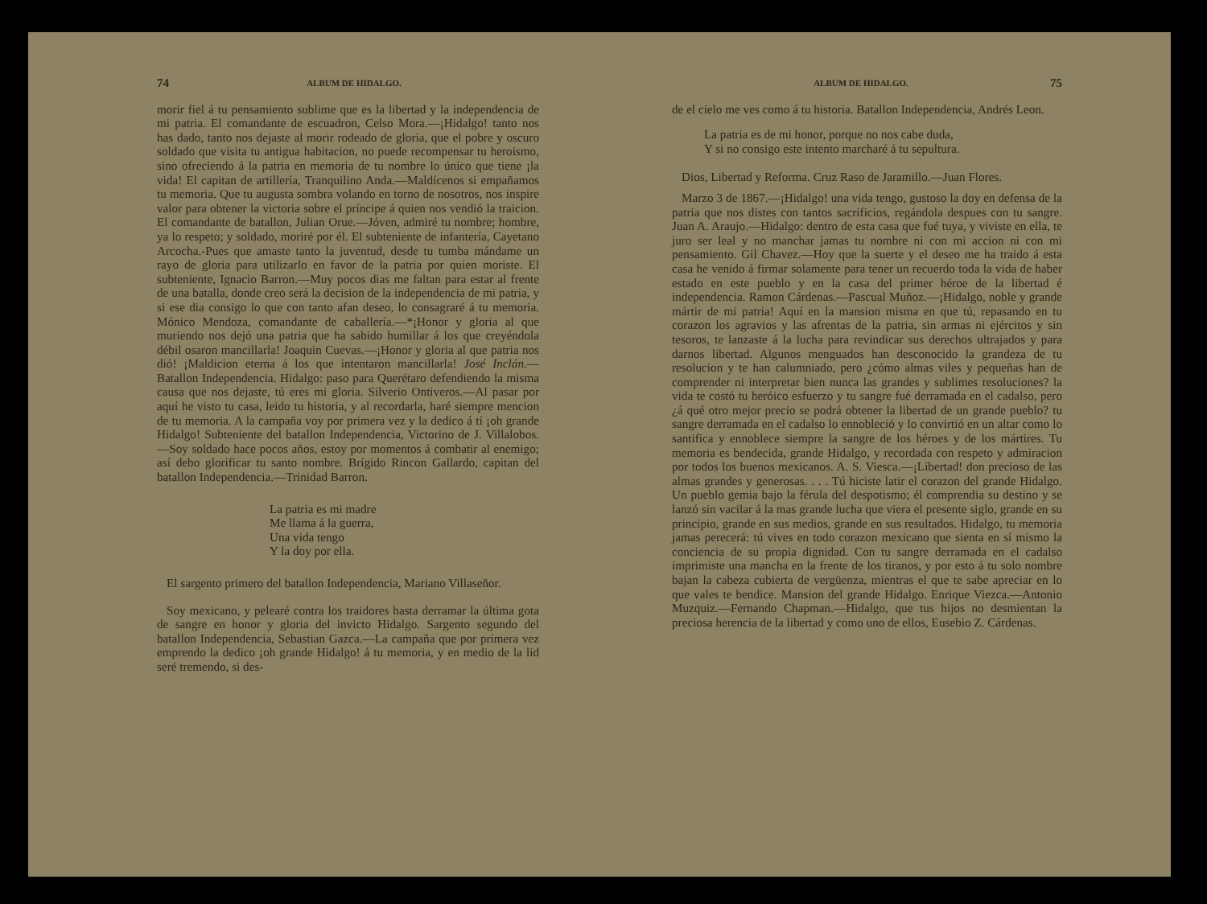74 ALBUM DE HIDALGO.
morir fiel á tu pensamiento sublime que es la libertad y la independencia de mi patria. El comandante de escuadron, Celso Mora.—¡Hidalgo! tanto nos has dado, tanto nos dejaste al morir rodeado de gloria, que el pobre y oscuro soldado que visita tu antigua habitacion, no puede recompensar tu heroismo, sino ofreciendo á la patria en memoria de tu nombre lo único que tiene ¡la vida! El capitan de artillería, Tranquilino Anda.—Maldícenos si empañamos tu memoria. Que tu augusta sombra volando en torno de nosotros, nos inspire valor para obtener la victoria sobre el príncipe á quien nos vendió la traicion. El comandante de batallon, Julian Orue.—Jóven, admiré tu nombre; hombre, ya lo respeto; y soldado, moriré por él. El subteniente de infantería, Cayetano Arcocha.-Pues que amaste tanto la juventud, desde tu tumba mándame un rayo de gloria para utilizarlo en favor de la patria por quien moriste. El subteniente, Ignacio Barron.—Muy pocos dias me faltan para estar al frente de una batalla, donde creo será la decision de la independencia de mi patria, y si ese dia consigo lo que con tanto afan deseo, lo consagraré á tu memoria. Mónico Mendoza, comandante de caballería.—*¡Honor y gloria al que muriendo nos dejó una patria que ha sabido humillar á los que creyéndola débil osaron mancillarla! Joaquin Cuevas.—¡Honor y gloria al que patria nos dió! ¡Maldicion eterna á los que intentaron mancillarla! José Inclán.—Batallon Independencia. Hidalgo: paso para Querétaro defendiendo la misma causa que nos dejaste, tú eres mi gloria. Silverio Ontiveros.—Al pasar por aquí he visto tu casa, leido tu historia, y al recordarla, haré siempre mencion de tu memoria. A la campaña voy por primera vez y la dedico á tí ¡oh grande Hidalgo! Subteniente del batallon Independencia, Victorino de J. Villalobos.—Soy soldado hace pocos años, estoy por momentos á combatir al enemigo; así debo glorificar tu santo nombre. Brígido Rincon Gallardo, capitan del batallon Independencia.—Trinidad Barron.
La patria es mi madre
Me llama á la guerra,
Una vida tengo
Y la doy por ella.
El sargento primero del batallon Independencia, Mariano Villaseñor.
Soy mexicano, y pelearé contra los traidores hasta derramar la última gota de sangre en honor y gloria del invicto Hidalgo. Sargento segundo del batallon Independencia, Sebastian Gazca.—La campaña que por primera vez emprendo la dedico ¡oh grande Hidalgo! á tu memoria, y en medio de la lid seré tremendo, si des-
ALBUM DE HIDALGO. 75
de el cielo me ves como á tu historia. Batallon Independencia, Andrés Leon.
La patria es de mi honor, porque no nos cabe duda,
Y si no consigo este intento marcharé á tu sepultura.
Dios, Libertad y Reforma. Cruz Raso de Jaramillo.—Juan Flores.
Marzo 3 de 1867.—¡Hidalgo! una vida tengo, gustoso la doy en defensa de la patria que nos distes con tantos sacrificios, regándola despues con tu sangre. Juan A. Araujo.—Hidalgo: dentro de esta casa que fué tuya, y viviste en ella, te juro ser leal y no manchar jamas tu nombre ni con mi accion ni con mi pensamiento. Gil Chavez.—Hoy que la suerte y el deseo me ha traido á esta casa he venido á firmar solamente para tener un recuerdo toda la vida de haber estado en este pueblo y en la casa del primer héroe de la libertad é independencia. Ramon Cárdenas.—Pascual Muñoz.—¡Hidalgo, noble y grande mártir de mi patria! Aquí en la mansion misma en que tú, repasando en tu corazon los agravios y las afrentas de la patria, sin armas ni ejércitos y sin tesoros, te lanzaste á la lucha para revindicar sus derechos ultrajados y para darnos libertad. Algunos menguados han desconocido la grandeza de tu resolucion y te han calumniado, pero ¿cómo almas viles y pequeñas han de comprender ni interpretar bien nunca las grandes y sublimes resoluciones? la vida te costó tu heróico esfuerzo y tu sangre fué derramada en el cadalso, pero ¿á qué otro mejor precio se podrá obtener la libertad de un grande pueblo? tu sangre derramada en el cadalso lo ennobleció y lo convirtió en un altar como lo santifica y ennoblece siempre la sangre de los héroes y de los mártires. Tu memoria es bendecida, grande Hidalgo, y recordada con respeto y admiracion por todos los buenos mexicanos. A. S. Viesca.—¡Libertad! don precioso de las almas grandes y generosas. . . . Tú hiciste latir el corazon del grande Hidalgo. Un pueblo gemia bajo la férula del despotismo; él comprendia su destino y se lanzó sin vacilar á la mas grande lucha que viera el presente siglo, grande en su principio, grande en sus medios, grande en sus resultados. Hidalgo, tu memoria jamas perecerá: tú vives en todo corazon mexicano que sienta en sí mismo la conciencia de su propia dignidad. Con tu sangre derramada en el cadalso imprimiste una mancha en la frente de los tiranos, y por esto á tu solo nombre bajan la cabeza cubierta de vergüenza, mientras el que te sabe apreciar en lo que vales te bendice. Mansion del grande Hidalgo. Enrique Viezca.—Antonio Muzquiz.—Fernando Chapman.—Hidalgo, que tus hijos no desmientan la preciosa herencia de la libertad y como uno de ellos, Eusebio Z. Cárdenas.